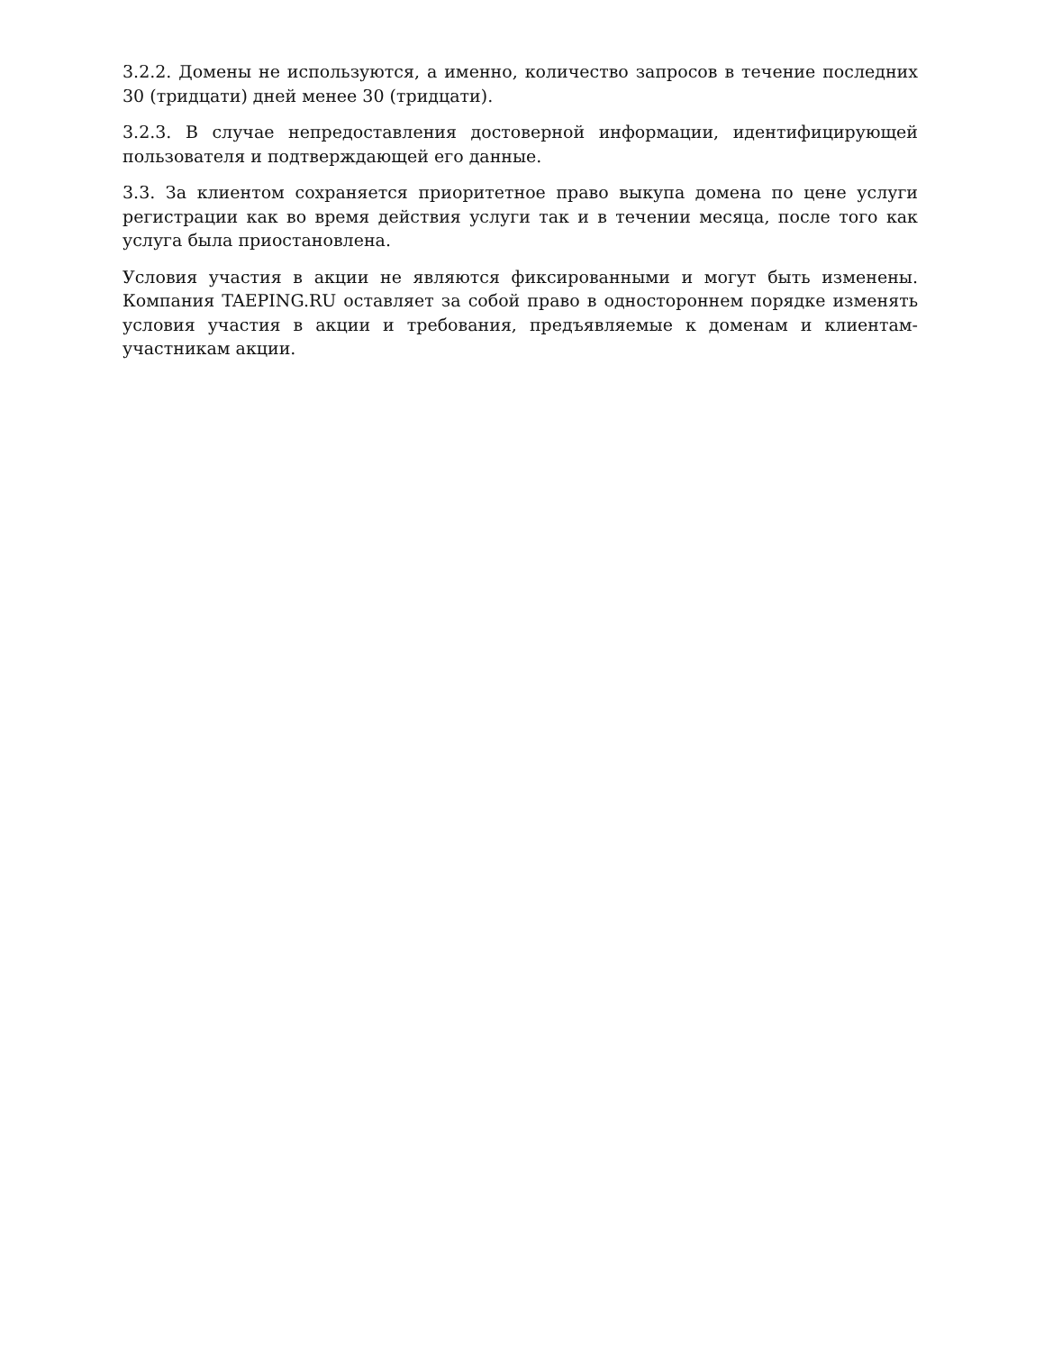3.2.2. Домены не используются, а именно, количество запросов в течение последних 30 (тридцати) дней менее 30 (тридцати).
3.2.3. В случае непредоставления достоверной информации, идентифицирующей пользователя и подтверждающей его данные.
3.3. За клиентом сохраняется приоритетное право выкупа домена по цене услуги регистрации как во время действия услуги так и в течении месяца, после того как услуга была приостановлена.
Условия участия в акции не являются фиксированными и могут быть изменены. Компания TAEPING.RU оставляет за собой право в одностороннем порядке изменять условия участия в акции и требования, предъявляемые к доменам и клиентам-участникам акции.